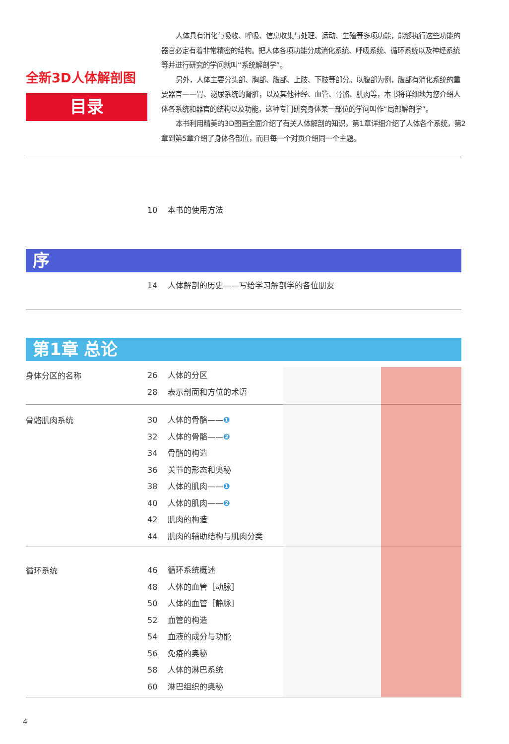全新3D人体解剖图
目录
人体具有消化与吸收、呼吸、信息收集与处理、运动、生殖等多项功能，能够执行这些功能的器官必定有着非常精密的结构。把人体各项功能分成消化系统、呼吸系统、循环系统以及神经系统等并进行研究的学问就叫“系统解剖学”。
另外，人体主要分头部、胸部、腹部、上肢、下肢等部分。以腹部为例，腹部有消化系统的重要器官——胃、泌尿系统的肾脏，以及其他神经、血管、骨骼、肌肉等，本书将详细地为您介绍人体各系统和器官的结构以及功能，这种专门研究身体某一部位的学问叫作“局部解剖学”。
本书利用精美的3D图画全面介绍了有关人体解剖的知识，第1章详细介绍了人体各个系统，第2章到第5章介绍了身体各部位，而且每一个对页介绍同一个主题。
10 本书的使用方法
序
14 人体解剖的历史——写给学习解剖学的各位朋友
第1章 总论
身体分区的名称
26 人体的分区
28 表示剖面和方位的术语
骨骼肌肉系统
30 人体的骨骼——❶
32 人体的骨骼——❷
34 骨骼的构造
36 关节的形态和奥秘
38 人体的肌肉——❶
40 人体的肌肉——❷
42 肌肉的构造
44 肌肉的辅助结构与肌肉分类
循环系统
46 循环系统概述
48 人体的血管［动脉］
50 人体的血管［静脉］
52 血管的构造
54 血液的成分与功能
56 免疫的奥秘
58 人体的淋巴系统
60 淋巴组织的奥秘
4